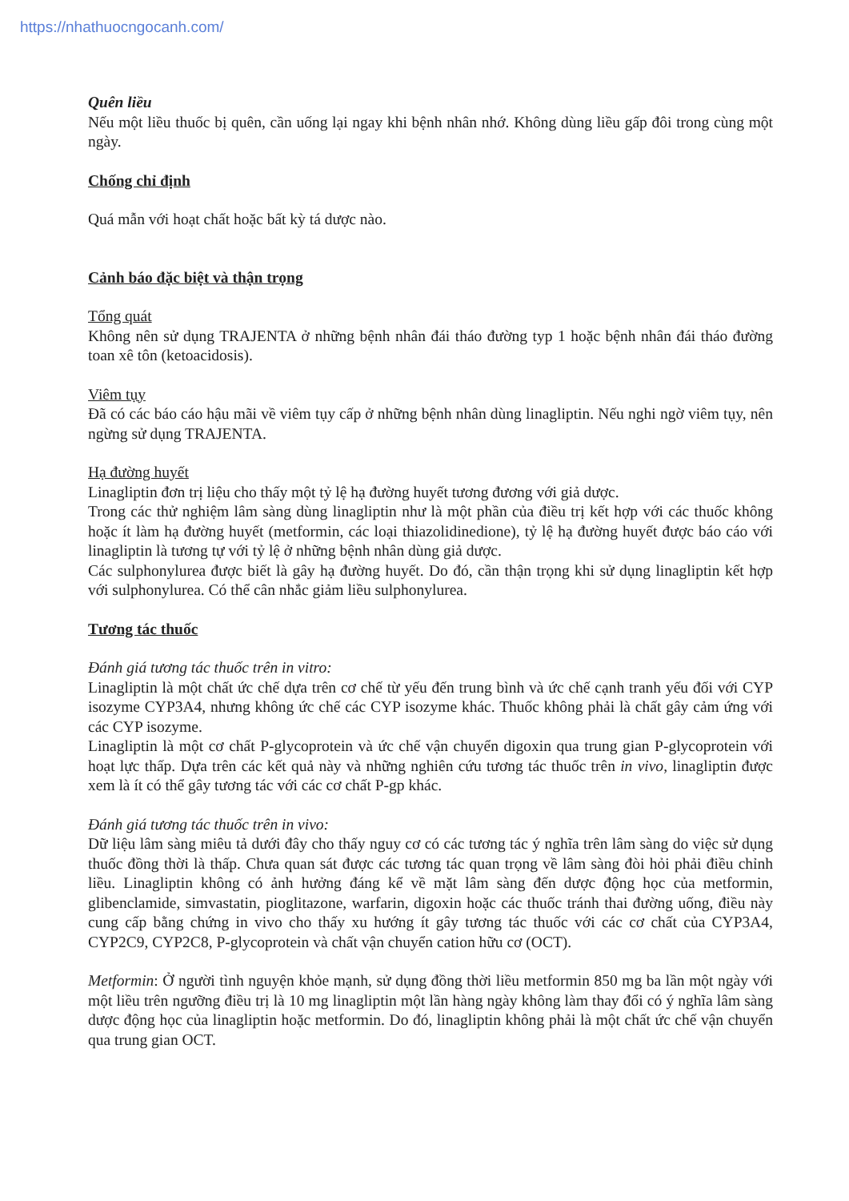https://nhathuocngocanh.com/
Quên liều
Nếu một liều thuốc bị quên, cần uống lại ngay khi bệnh nhân nhớ. Không dùng liều gấp đôi trong cùng một ngày.
Chống chỉ định
Quá mẫn với hoạt chất hoặc bất kỳ tá dược nào.
Cảnh báo đặc biệt và thận trọng
Tổng quát
Không nên sử dụng TRAJENTA ở những bệnh nhân đái tháo đường typ 1 hoặc bệnh nhân đái tháo đường toan xê tôn (ketoacidosis).
Viêm tụy
Đã có các báo cáo hậu mãi về viêm tụy cấp ở những bệnh nhân dùng linagliptin. Nếu nghi ngờ viêm tụy, nên ngừng sử dụng TRAJENTA.
Hạ đường huyết
Linagliptin đơn trị liệu cho thấy một tỷ lệ hạ đường huyết tương đương với giả dược.
Trong các thử nghiệm lâm sàng dùng linagliptin như là một phần của điều trị kết hợp với các thuốc không hoặc ít làm hạ đường huyết (metformin, các loại thiazolidinedione), tỷ lệ hạ đường huyết được báo cáo với linagliptin là tương tự với tỷ lệ ở những bệnh nhân dùng giả dược.
Các sulphonylurea được biết là gây hạ đường huyết. Do đó, cần thận trọng khi sử dụng linagliptin kết hợp với sulphonylurea. Có thể cân nhắc giảm liều sulphonylurea.
Tương tác thuốc
Đánh giá tương tác thuốc trên in vitro:
Linagliptin là một chất ức chế dựa trên cơ chế từ yếu đến trung bình và ức chế cạnh tranh yếu đối với CYP isozyme CYP3A4, nhưng không ức chế các CYP isozyme khác. Thuốc không phải là chất gây cảm ứng với các CYP isozyme.
Linagliptin là một cơ chất P-glycoprotein và ức chế vận chuyển digoxin qua trung gian P-glycoprotein với hoạt lực thấp. Dựa trên các kết quả này và những nghiên cứu tương tác thuốc trên in vivo, linagliptin được xem là ít có thể gây tương tác với các cơ chất P-gp khác.
Đánh giá tương tác thuốc trên in vivo:
Dữ liệu lâm sàng miêu tả dưới đây cho thấy nguy cơ có các tương tác ý nghĩa trên lâm sàng do việc sử dụng thuốc đồng thời là thấp. Chưa quan sát được các tương tác quan trọng về lâm sàng đòi hỏi phải điều chỉnh liều. Linagliptin không có ảnh hưởng đáng kể về mặt lâm sàng đến dược động học của metformin, glibenclamide, simvastatin, pioglitazone, warfarin, digoxin hoặc các thuốc tránh thai đường uống, điều này cung cấp bằng chứng in vivo cho thấy xu hướng ít gây tương tác thuốc với các cơ chất của CYP3A4, CYP2C9, CYP2C8, P-glycoprotein và chất vận chuyển cation hữu cơ (OCT).
Metformin: Ở người tình nguyện khỏe mạnh, sử dụng đồng thời liều metformin 850 mg ba lần một ngày với một liều trên ngưỡng điều trị là 10 mg linagliptin một lần hàng ngày không làm thay đổi có ý nghĩa lâm sàng dược động học của linagliptin hoặc metformin. Do đó, linagliptin không phải là một chất ức chế vận chuyển qua trung gian OCT.